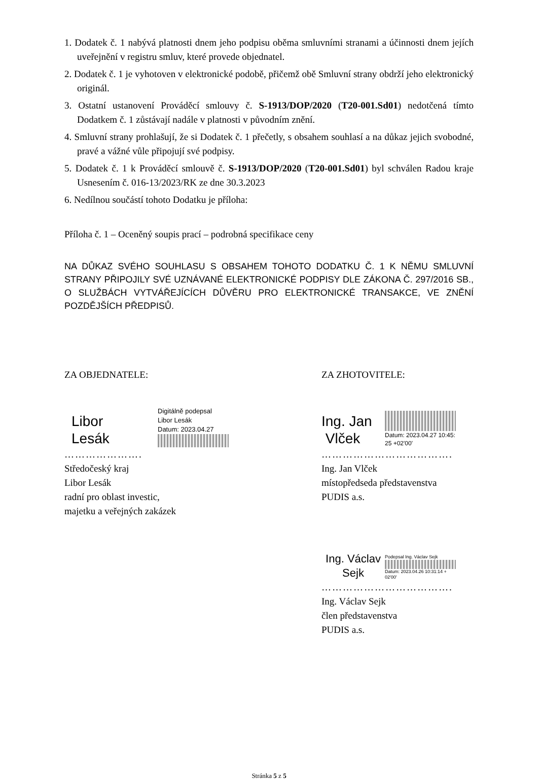1. Dodatek č. 1 nabývá platnosti dnem jeho podpisu oběma smluvními stranami a účinnosti dnem jejích uveřejnění v registru smluv, které provede objednatel.
2. Dodatek č. 1 je vyhotoven v elektronické podobě, přičemž obě Smluvní strany obdrží jeho elektronický originál.
3. Ostatní ustanovení Prováděcí smlouvy č. S-1913/DOP/2020 (T20-001.Sd01) nedotčená tímto Dodatkem č. 1 zůstávají nadále v platnosti v původním znění.
4. Smluvní strany prohlašují, že si Dodatek č. 1 přečetly, s obsahem souhlasí a na důkaz jejich svobodné, pravé a vážné vůle připojují své podpisy.
5. Dodatek č. 1 k Prováděcí smlouvě č. S-1913/DOP/2020 (T20-001.Sd01) byl schválen Radou kraje Usnesením č. 016-13/2023/RK ze dne 30.3.2023
6. Nedílnou součástí tohoto Dodatku je příloha:
Příloha č. 1 – Oceněný soupis prací – podrobná specifikace ceny
NA DŮKAZ SVÉHO SOUHLASU S OBSAHEM TOHOTO DODATKU Č. 1 K NĚMU SMLUVNÍ STRANY PŘIPOJILY SVÉ UZNÁVANÉ ELEKTRONICKÉ PODPISY DLE ZÁKONA Č. 297/2016 SB., O SLUŽBÁCH VYTVÁŘEJÍCÍCH DŮVĚRU PRO ELEKTRONICKÉ TRANSAKCE, VE ZNĚNÍ POZDĚJŠÍCH PŘEDPISŮ.
ZA OBJEDNATELE:
Libor Lesák
Digitálně podepsal
Libor Lesák
Datum: 2023.04.27
………………….
Středočeský kraj
Libor Lesák
radní pro oblast investic,
majetku a veřejných zakázek
ZA ZHOTOVITELE:
Ing. Jan
Vlček
Datum: 2023.04.27 10:45:
25 +02'00'
……………………………….
Ing. Jan Vlček
místopředseda představenstva
PUDIS a.s.
Ing. Václav Sejk
Podepsal Ing. Václav Sejk
Datum: 2023.04.26 10:31:14 +
02'00'
……………………………….
Ing. Václav Sejk
člen představenstva
PUDIS a.s.
Stránka 5 z 5